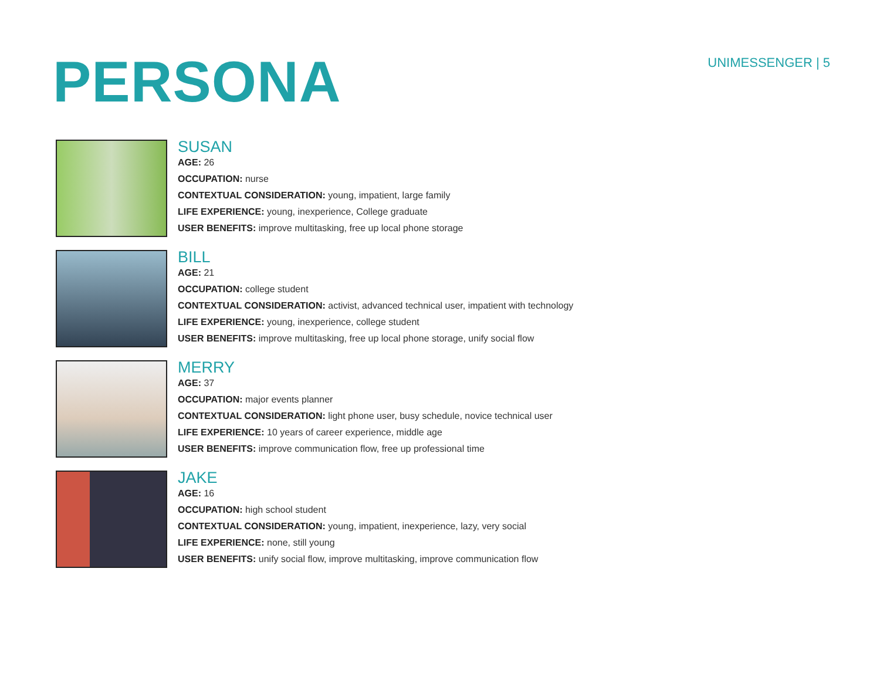PERSONA
UNIMESSENGER | 5
SUSAN
AGE: 26
OCCUPATION: nurse
CONTEXTUAL CONSIDERATION: young, impatient, large family
LIFE EXPERIENCE: young, inexperience, College graduate
USER BENEFITS: improve multitasking, free up local phone storage
BILL
AGE: 21
OCCUPATION: college student
CONTEXTUAL CONSIDERATION: activist, advanced technical user, impatient with technology
LIFE EXPERIENCE: young, inexperience, college student
USER BENEFITS: improve multitasking, free up local phone storage, unify social flow
MERRY
AGE: 37
OCCUPATION: major events planner
CONTEXTUAL CONSIDERATION: light phone user, busy schedule, novice technical user
LIFE EXPERIENCE: 10 years of career experience, middle age
USER BENEFITS: improve communication flow, free up professional time
JAKE
AGE: 16
OCCUPATION: high school student
CONTEXTUAL CONSIDERATION: young, impatient, inexperience, lazy, very social
LIFE EXPERIENCE: none, still young
USER BENEFITS: unify social flow, improve multitasking, improve communication flow